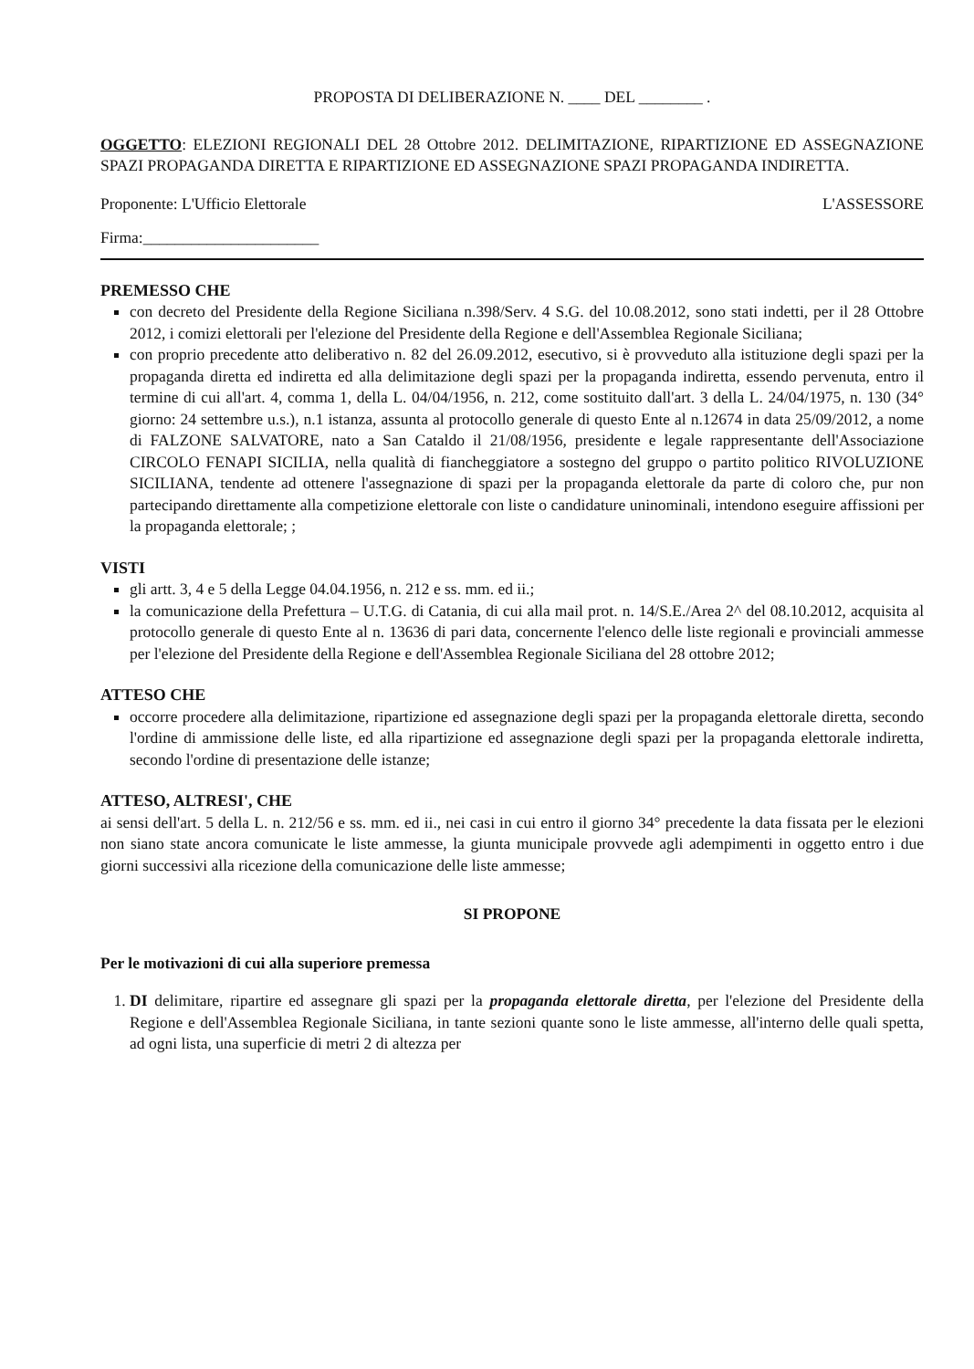PROPOSTA DI DELIBERAZIONE N. ____ DEL ________ .
OGGETTO: ELEZIONI REGIONALI DEL 28 Ottobre 2012. DELIMITAZIONE, RIPARTIZIONE ED ASSEGNAZIONE SPAZI PROPAGANDA DIRETTA E RIPARTIZIONE ED ASSEGNAZIONE SPAZI PROPAGANDA INDIRETTA.
Proponente: L'Ufficio Elettorale
Firma:______________________
L'ASSESSORE
PREMESSO CHE
con decreto del Presidente della Regione Siciliana n.398/Serv. 4 S.G. del 10.08.2012, sono stati indetti, per il 28 Ottobre 2012, i comizi elettorali per l'elezione del Presidente della Regione e dell'Assemblea Regionale Siciliana;
con proprio precedente atto deliberativo n. 82 del 26.09.2012, esecutivo, si è provveduto alla istituzione degli spazi per la propaganda diretta ed indiretta ed alla delimitazione degli spazi per la propaganda indiretta, essendo pervenuta, entro il termine di cui all'art. 4, comma 1, della L. 04/04/1956, n. 212, come sostituito dall'art. 3 della L. 24/04/1975, n. 130 (34° giorno: 24 settembre u.s.), n.1 istanza, assunta al protocollo generale di questo Ente al n.12674 in data 25/09/2012, a nome di FALZONE SALVATORE, nato a San Cataldo il 21/08/1956, presidente e legale rappresentante dell'Associazione CIRCOLO FENAPI SICILIA, nella qualità di fiancheggiatore a sostegno del gruppo o partito politico RIVOLUZIONE SICILIANA, tendente ad ottenere l'assegnazione di spazi per la propaganda elettorale da parte di coloro che, pur non partecipando direttamente alla competizione elettorale con liste o candidature uninominali, intendono eseguire affissioni per la propaganda elettorale; ;
VISTI
gli artt. 3, 4 e 5 della Legge 04.04.1956, n. 212 e ss. mm. ed ii.;
la comunicazione della Prefettura – U.T.G. di Catania, di cui alla mail prot. n. 14/S.E./Area 2^ del 08.10.2012, acquisita al protocollo generale di questo Ente al n. 13636 di pari data, concernente l'elenco delle liste regionali e provinciali ammesse per l'elezione del Presidente della Regione e dell'Assemblea Regionale Siciliana del 28 ottobre 2012;
ATTESO CHE
occorre procedere alla delimitazione, ripartizione ed assegnazione degli spazi per la propaganda elettorale diretta, secondo l'ordine di ammissione delle liste, ed alla ripartizione ed assegnazione degli spazi per la propaganda elettorale indiretta, secondo l'ordine di presentazione delle istanze;
ATTESO, ALTRESI', CHE
ai sensi dell'art. 5 della L. n. 212/56 e ss. mm. ed ii., nei casi in cui entro il giorno 34° precedente la data fissata per le elezioni non siano state ancora comunicate le liste ammesse, la giunta municipale provvede agli adempimenti in oggetto entro i due giorni successivi alla ricezione della comunicazione delle liste ammesse;
SI PROPONE
Per le motivazioni di cui alla superiore premessa
1. DI delimitare, ripartire ed assegnare gli spazi per la propaganda elettorale diretta, per l'elezione del Presidente della Regione e dell'Assemblea Regionale Siciliana, in tante sezioni quante sono le liste ammesse, all'interno delle quali spetta, ad ogni lista, una superficie di metri 2 di altezza per